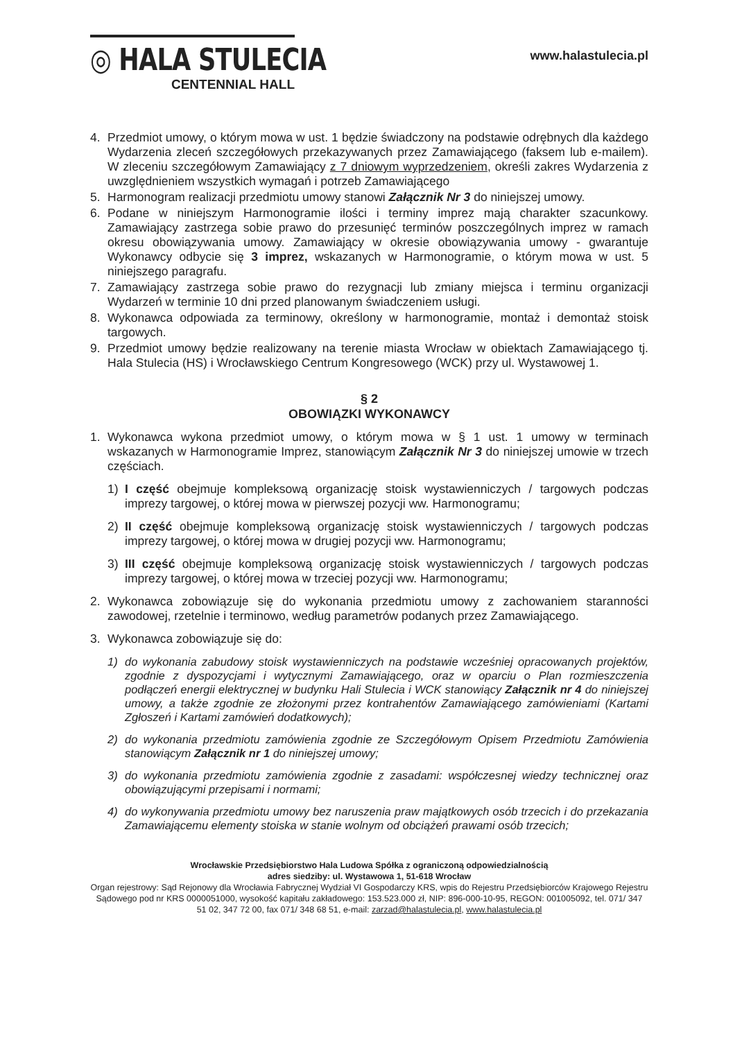◎ HALA STULECIA
CENTENNIAL HALL
www.halastulecia.pl
4. Przedmiot umowy, o którym mowa w ust. 1 będzie świadczony na podstawie odrębnych dla każdego Wydarzenia zleceń szczegółowych przekazywanych przez Zamawiającego (faksem lub e-mailem). W zleceniu szczegółowym Zamawiający z 7 dniowym wyprzedzeniem, określi zakres Wydarzenia z uwzględnieniem wszystkich wymagań i potrzeb Zamawiającego
5. Harmonogram realizacji przedmiotu umowy stanowi Załącznik Nr 3 do niniejszej umowy.
6. Podane w niniejszym Harmonogramie ilości i terminy imprez mają charakter szacunkowy. Zamawiający zastrzega sobie prawo do przesunięć terminów poszczególnych imprez w ramach okresu obowiązywania umowy. Zamawiający w okresie obowiązywania umowy - gwarantuje Wykonawcy odbycie się 3 imprez, wskazanych w Harmonogramie, o którym mowa w ust. 5 niniejszego paragrafu.
7. Zamawiający zastrzega sobie prawo do rezygnacji lub zmiany miejsca i terminu organizacji Wydarzeń w terminie 10 dni przed planowanym świadczeniem usługi.
8. Wykonawca odpowiada za terminowy, określony w harmonogramie, montaż i demontaż stoisk targowych.
9. Przedmiot umowy będzie realizowany na terenie miasta Wrocław w obiektach Zamawiającego tj. Hala Stulecia (HS) i Wrocławskiego Centrum Kongresowego (WCK) przy ul. Wystawowej 1.
§ 2
OBOWIĄZKI WYKONAWCY
1. Wykonawca wykona przedmiot umowy, o którym mowa w § 1 ust. 1 umowy w terminach wskazanych w Harmonogramie Imprez, stanowiącym Załącznik Nr 3 do niniejszej umowie w trzech częściach.
1) I część obejmuje kompleksową organizację stoisk wystawienniczych / targowych podczas imprezy targowej, o której mowa w pierwszej pozycji ww. Harmonogramu;
2) II część obejmuje kompleksową organizację stoisk wystawienniczych / targowych podczas imprezy targowej, o której mowa w drugiej pozycji ww. Harmonogramu;
3) III część obejmuje kompleksową organizację stoisk wystawienniczych / targowych podczas imprezy targowej, o której mowa w trzeciej pozycji ww. Harmonogramu;
2. Wykonawca zobowiązuje się do wykonania przedmiotu umowy z zachowaniem staranności zawodowej, rzetelnie i terminowo, według parametrów podanych przez Zamawiającego.
3. Wykonawca zobowiązuje się do:
1) do wykonania zabudowy stoisk wystawienniczych na podstawie wcześniej opracowanych projektów, zgodnie z dyspozycjami i wytycznymi Zamawiającego, oraz w oparciu o Plan rozmieszczenia podłączeń energii elektrycznej w budynku Hali Stulecia i WCK stanowiący Załącznik nr 4 do niniejszej umowy, a także zgodnie ze złożonymi przez kontrahentów Zamawiającego zamówieniami (Kartami Zgłoszeń i Kartami zamówień dodatkowych);
2) do wykonania przedmiotu zamówienia zgodnie ze Szczegółowym Opisem Przedmiotu Zamówienia stanowiącym Załącznik nr 1 do niniejszej umowy;
3) do wykonania przedmiotu zamówienia zgodnie z zasadami: współczesnej wiedzy technicznej oraz obowiązującymi przepisami i normami;
4) do wykonywania przedmiotu umowy bez naruszenia praw majątkowych osób trzecich i do przekazania Zamawiającemu elementy stoiska w stanie wolnym od obciążeń prawami osób trzecich;
Wrocławskie Przedsiębiorstwo Hala Ludowa Spółka z ograniczoną odpowiedzialnością
adres siedziby: ul. Wystawowa 1, 51-618 Wrocław
Organ rejestrowy: Sąd Rejonowy dla Wrocławia Fabrycznej Wydział VI Gospodarczy KRS, wpis do Rejestru Przedsiębiorców Krajowego Rejestru Sądowego pod nr KRS 0000051000, wysokość kapitału zakładowego: 153.523.000 zł, NIP: 896-000-10-95, REGON: 001005092, tel. 071/ 347 51 02, 347 72 00, fax 071/ 348 68 51, e-mail: zarzad@halastulecia.pl, www.halastulecia.pl